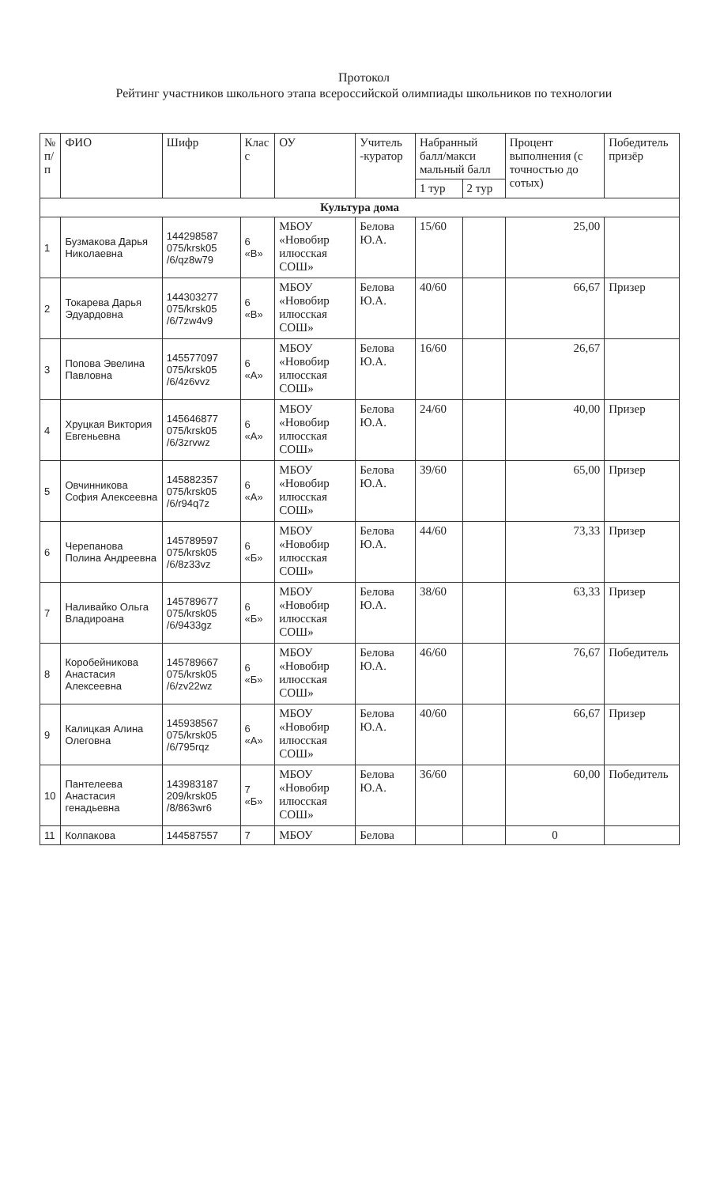Протокол
Рейтинг участников школьного этапа всероссийской олимпиады школьников по технологии
| № п/п | ФИО | Шифр | Клас с | ОУ | Учитель -куратор | Набранный балл/макси мальный балл | | Процент выполнения (с точностью до сотых) | Победитель призёр |
| --- | --- | --- | --- | --- | --- | --- | --- | --- | --- |
| | | | | | | 1 тур | 2 тур | | |
| Культура дома | | | | | | | | | |
| 1 | Бузмакова Дарья Николаевна | 144298587 075/krsk05 /6/qz8w79 | 6 «В» | МБОУ «Новобир илюсская СОШ» | Белова Ю.А. | 15/60 | | 25,00 | |
| 2 | Токарева Дарья Эдуардовна | 144303277 075/krsk05 /6/7zw4v9 | 6 «В» | МБОУ «Новобир илюсская СОШ» | Белова Ю.А. | 40/60 | | 66,67 | Призер |
| 3 | Попова Эвелина Павловна | 145577097 075/krsk05 /6/4z6vvz | 6 «А» | МБОУ «Новобир илюсская СОШ» | Белова Ю.А. | 16/60 | | 26,67 | |
| 4 | Хруцкая Виктория Евгеньевна | 145646877 075/krsk05 /6/3zrvwz | 6 «А» | МБОУ «Новобир илюсская СОШ» | Белова Ю.А. | 24/60 | | 40,00 | Призер |
| 5 | Овчинникова София Алексеевна | 145882357 075/krsk05 /6/r94q7z | 6 «А» | МБОУ «Новобир илюсская СОШ» | Белова Ю.А. | 39/60 | | 65,00 | Призер |
| 6 | Черепанова Полина Андреевна | 145789597 075/krsk05 /6/8z33vz | 6 «Б» | МБОУ «Новобир илюсская СОШ» | Белова Ю.А. | 44/60 | | 73,33 | Призер |
| 7 | Наливайко Ольга Владироана | 145789677 075/krsk05 /6/9433gz | 6 «Б» | МБОУ «Новобир илюсская СОШ» | Белова Ю.А. | 38/60 | | 63,33 | Призер |
| 8 | Коробейникова Анастасия Алексеевна | 145789667 075/krsk05 /6/zv22wz | 6 «Б» | МБОУ «Новобир илюсская СОШ» | Белова Ю.А. | 46/60 | | 76,67 | Победитель |
| 9 | Калицкая Алина Олеговна | 145938567 075/krsk05 /6/795rqz | 6 «А» | МБОУ «Новобир илюсская СОШ» | Белова Ю.А. | 40/60 | | 66,67 | Призер |
| 10 | Пантелеева Анастасия генадьевна | 143983187 209/krsk05 /8/863wr6 | 7 «Б» | МБОУ «Новобир илюсская СОШ» | Белова Ю.А. | 36/60 | | 60,00 | Победитель |
| 11 | Колпакова | 144587557 | 7 | МБОУ | Белова | | | 0 | |